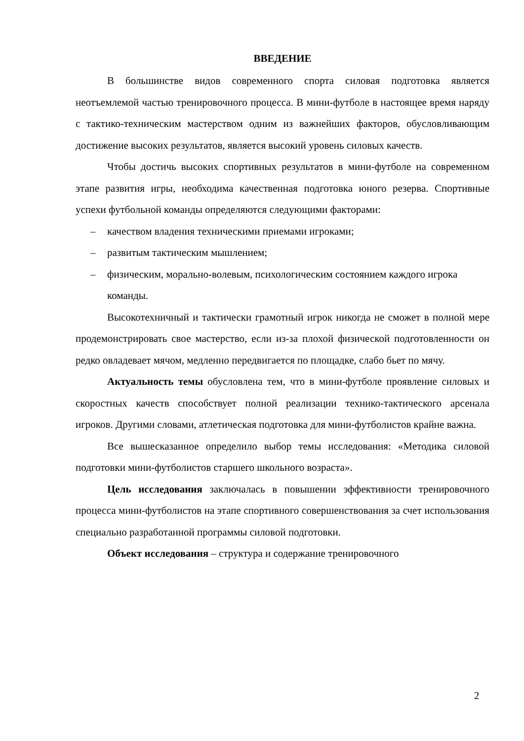ВВЕДЕНИЕ
В большинстве видов современного спорта силовая подготовка является неотъемлемой частью тренировочного процесса. В мини-футболе в настоящее время наряду с тактико-техническим мастерством одним из важнейших факторов, обусловливающим достижение высоких результатов, является высокий уровень силовых качеств.
Чтобы достичь высоких спортивных результатов в мини-футболе на современном этапе развития игры, необходима качественная подготовка юного резерва. Спортивные успехи футбольной команды определяются следующими факторами:
– качеством владения техническими приемами игроками;
– развитым тактическим мышлением;
– физическим, морально-волевым, психологическим состоянием каждого игрока команды.
Высокотехничный и тактически грамотный игрок никогда не сможет в полной мере продемонстрировать свое мастерство, если из-за плохой физической подготовленности он редко овладевает мячом, медленно передвигается по площадке, слабо бьет по мячу.
Актуальность темы обусловлена тем, что в мини-футболе проявление силовых и скоростных качеств способствует полной реализации технико-тактического арсенала игроков. Другими словами, атлетическая подготовка для мини-футболистов крайне важна.
Все вышесказанное определило выбор темы исследования: «Методика силовой подготовки мини-футболистов старшего школьного возраста».
Цель исследования заключалась в повышении эффективности тренировочного процесса мини-футболистов на этапе спортивного совершенствования за счет использования специально разработанной программы силовой подготовки.
Объект исследования – структура и содержание тренировочного
2